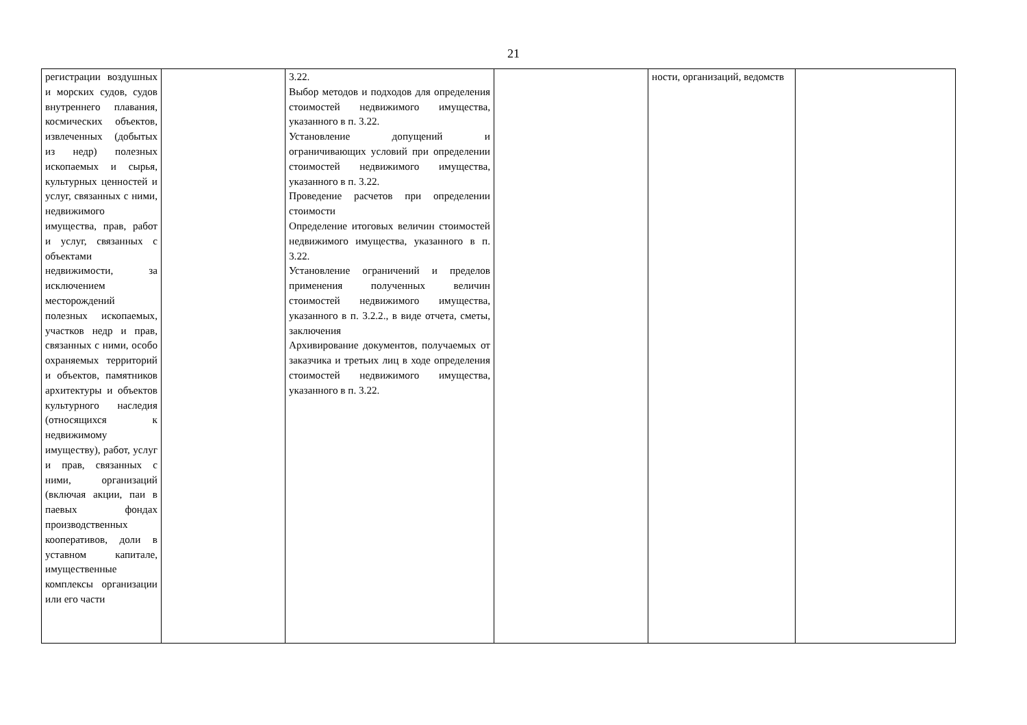21
| регистрации воздушных и морских судов, судов внутреннего плавания, космических объектов, извлеченных (добытых из недр) полезных ископаемых и сырья, культурных ценностей и услуг, связанных с ними, недвижимого имущества, прав, работ и услуг, связанных с объектами недвижимости, за исключением месторождений полезных ископаемых, участков недр и прав, связанных с ними, особо охраняемых территорий и объектов, памятников архитектуры и объектов культурного наследия (относящихся к недвижимому имуществу), работ, услуг и прав, связанных с ними, организаций (включая акции, паи в паевых фондах производственных кооперативов, доли в уставном капитале, имущественные комплексы организации или его части | | 3.22. Выбор методов и подходов для определения стоимостей недвижимого имущества, указанного в п. 3.22. Установление допущений и ограничивающих условий при определении стоимостей недвижимого имущества, указанного в п. 3.22. Проведение расчетов при определении стоимости Определение итоговых величин стоимостей недвижимого имущества, указанного в п. 3.22. Установление ограничений и пределов применения полученных величин стоимостей недвижимого имущества, указанного в п. 3.2.2., в виде отчета, сметы, заключения Архивирование документов, получаемых от заказчика и третьих лиц в ходе определения стоимостей недвижимого имущества, указанного в п. 3.22. | | ности, организаций, ведомств | |